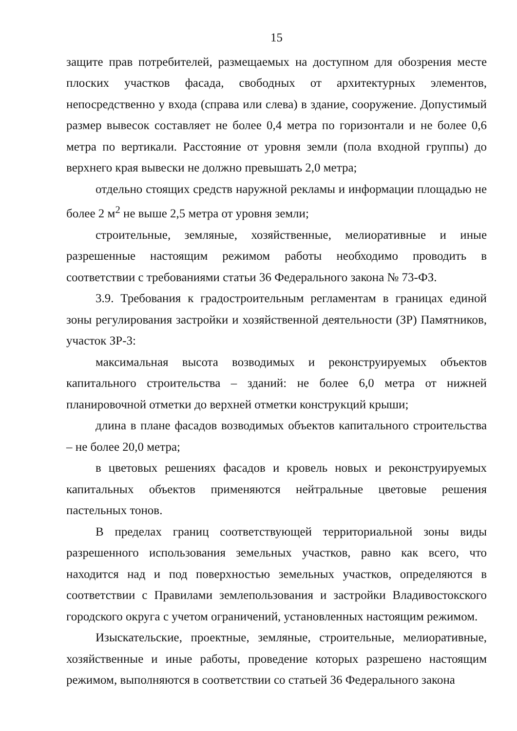15
защите прав потребителей, размещаемых на доступном для обозрения месте плоских участков фасада, свободных от архитектурных элементов, непосредственно у входа (справа или слева) в здание, сооружение. Допустимый размер вывесок составляет не более 0,4 метра по горизонтали и не более 0,6 метра по вертикали. Расстояние от уровня земли (пола входной группы) до верхнего края вывески не должно превышать 2,0 метра;
отдельно стоящих средств наружной рекламы и информации площадью не более 2 м<sup>2</sup> не выше 2,5 метра от уровня земли;
строительные, земляные, хозяйственные, мелиоративные и иные разрешенные настоящим режимом работы необходимо проводить в соответствии с требованиями статьи 36 Федерального закона № 73-ФЗ.
3.9. Требования к градостроительным регламентам в границах единой зоны регулирования застройки и хозяйственной деятельности (ЗР) Памятников, участок ЗР-3:
максимальная высота возводимых и реконструируемых объектов капитального строительства – зданий: не более 6,0 метра от нижней планировочной отметки до верхней отметки конструкций крыши;
длина в плане фасадов возводимых объектов капитального строительства – не более 20,0 метра;
в цветовых решениях фасадов и кровель новых и реконструируемых капитальных объектов применяются нейтральные цветовые решения пастельных тонов.
В пределах границ соответствующей территориальной зоны виды разрешенного использования земельных участков, равно как всего, что находится над и под поверхностью земельных участков, определяются в соответствии с Правилами землепользования и застройки Владивостокского городского округа с учетом ограничений, установленных настоящим режимом.
Изыскательские, проектные, земляные, строительные, мелиоративные, хозяйственные и иные работы, проведение которых разрешено настоящим режимом, выполняются в соответствии со статьей 36 Федерального закона